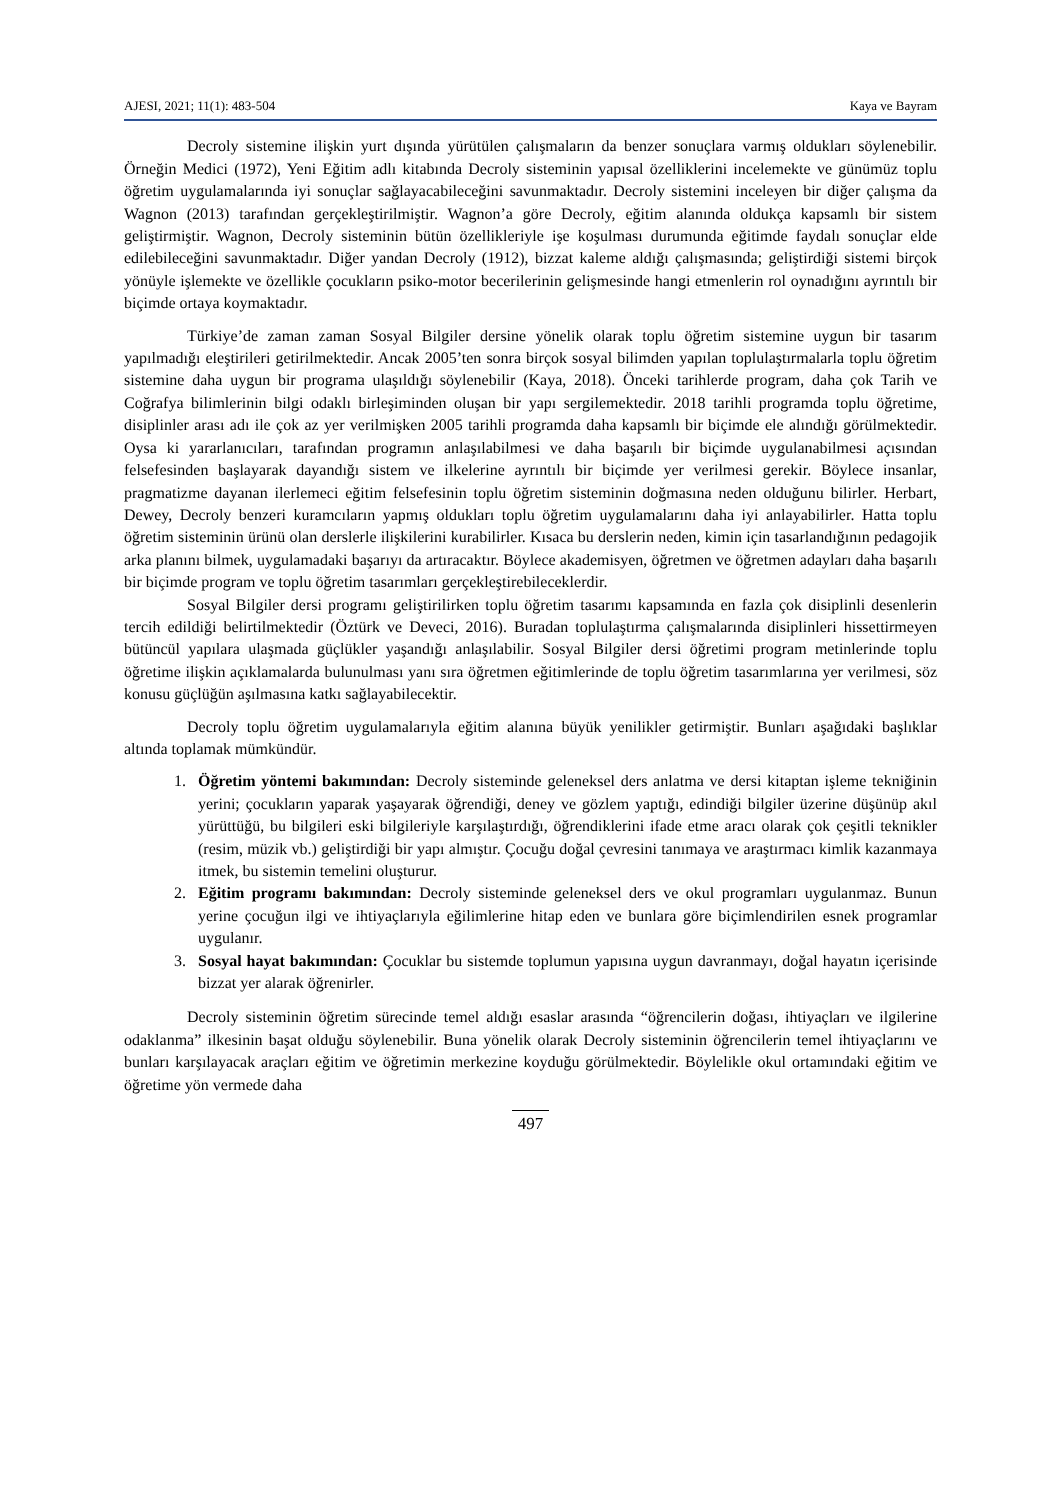AJESI, 2021; 11(1): 483-504 Kaya ve Bayram
Decroly sistemine ilişkin yurt dışında yürütülen çalışmaların da benzer sonuçlara varmış oldukları söylenebilir. Örneğin Medici (1972), Yeni Eğitim adlı kitabında Decroly sisteminin yapısal özelliklerini incelemekte ve günümüz toplu öğretim uygulamalarında iyi sonuçlar sağlayacabileceğini savunmaktadır. Decroly sistemini inceleyen bir diğer çalışma da Wagnon (2013) tarafından gerçekleştirilmiştir. Wagnon’a göre Decroly, eğitim alanında oldukça kapsamlı bir sistem geliştirmiştir. Wagnon, Decroly sisteminin bütün özellikleriyle işe koşulması durumunda eğitimde faydalı sonuçlar elde edilebileceğini savunmaktadır. Diğer yandan Decroly (1912), bizzat kaleme aldığı çalışmasında; geliştirdiği sistemi birçok yönüyle işlemekte ve özellikle çocukların psiko-motor becerilerinin gelişmesinde hangi etmenlerin rol oynadığını ayrıntılı bir biçimde ortaya koymaktadır.
Türkiye’de zaman zaman Sosyal Bilgiler dersine yönelik olarak toplu öğretim sistemine uygun bir tasarım yapılmadığı eleştirileri getirilmektedir. Ancak 2005’ten sonra birçok sosyal bilimden yapılan toplulaştırmalarla toplu öğretim sistemine daha uygun bir programa ulaşıldığı söylenebilir (Kaya, 2018). Önceki tarihlerde program, daha çok Tarih ve Coğrafya bilimlerinin bilgi odaklı birleşiminden oluşan bir yapı sergilemektedir. 2018 tarihli programda toplu öğretime, disiplinler arası adı ile çok az yer verilmişken 2005 tarihli programda daha kapsamlı bir biçimde ele alındığı görülmektedir. Oysa ki yararlanıcıları, tarafından programın anlaşılabilmesi ve daha başarılı bir biçimde uygulanabilmesi açısından felsefesinden başlayarak dayandığı sistem ve ilkelerine ayrıntılı bir biçimde yer verilmesi gerekir. Böylece insanlar, pragmatizme dayanan ilerlemeci eğitim felsefesinin toplu öğretim sisteminin doğmasına neden olduğunu bilirler. Herbart, Dewey, Decroly benzeri kuramcıların yapmış oldukları toplu öğretim uygulamalarını daha iyi anlayabilirler. Hatta toplu öğretim sisteminin ürünü olan derslerle ilişkilerini kurabilirler. Kısaca bu derslerin neden, kimin için tasarlandığının pedagojik arka planını bilmek, uygulamadaki başarıyı da artıracaktır. Böylece akademisyen, öğretmen ve öğretmen adayları daha başarılı bir biçimde program ve toplu öğretim tasarımları gerçekleştirebileceklerdir.
Sosyal Bilgiler dersi programı geliştirilirken toplu öğretim tasarımı kapsamında en fazla çok disiplinli desenlerin tercih edildiği belirtilmektedir (Öztürk ve Deveci, 2016). Buradan toplulaştırma çalışmalarında disiplinleri hissettirmeyen bütüncül yapılara ulaşmada güçlükler yaşandığı anlaşılabilir. Sosyal Bilgiler dersi öğretimi program metinlerinde toplu öğretime ilişkin açıklamalarda bulunulması yanı sıra öğretmen eğitimlerinde de toplu öğretim tasarımlarına yer verilmesi, söz konusu güçlüğün aşılmasına katkı sağlayabilecektir.
Decroly toplu öğretim uygulamalarıyla eğitim alanına büyük yenilikler getirmiştir. Bunları aşağıdaki başlıklar altında toplamak mümkündür.
1. Öğretim yöntemi bakımından: Decroly sisteminde geleneksel ders anlatma ve dersi kitaptan işleme tekniğinin yerini; çocukların yaparak yaşayarak öğrendiği, deney ve gözlem yaptığı, edindiği bilgiler üzerine düşünüp akıl yürüttüğü, bu bilgileri eski bilgileriyle karşılaştırdığı, öğrendiklerini ifade etme aracı olarak çok çeşitli teknikler (resim, müzik vb.) geliştirdiği bir yapı almıştır. Çocuğu doğal çevresini tanımaya ve araştırmacı kimlik kazanmaya itmek, bu sistemin temelini oluşturur.
2. Eğitim programı bakımından: Decroly sisteminde geleneksel ders ve okul programları uygulanmaz. Bunun yerine çocuğun ilgi ve ihtiyaçlarıyla eğilimlerine hitap eden ve bunlara göre biçimlendirilen esnek programlar uygulanır.
3. Sosyal hayat bakımından: Çocuklar bu sistemde toplumun yapısına uygun davranmayı, doğal hayatın içerisinde bizzat yer alarak öğrenirler.
Decroly sisteminin öğretim sürecinde temel aldığı esaslar arasında “öğrencilerin doğası, ihtiyaçları ve ilgilerine odaklanma” ilkesinin başat olduğu söylenebilir. Buna yönelik olarak Decroly sisteminin öğrencilerin temel ihtiyaçlarını ve bunları karşılayacak araçları eğitim ve öğretimin merkezine koyduğu görülmektedir. Böylelikle okul ortamındaki eğitim ve öğretime yön vermede daha
497